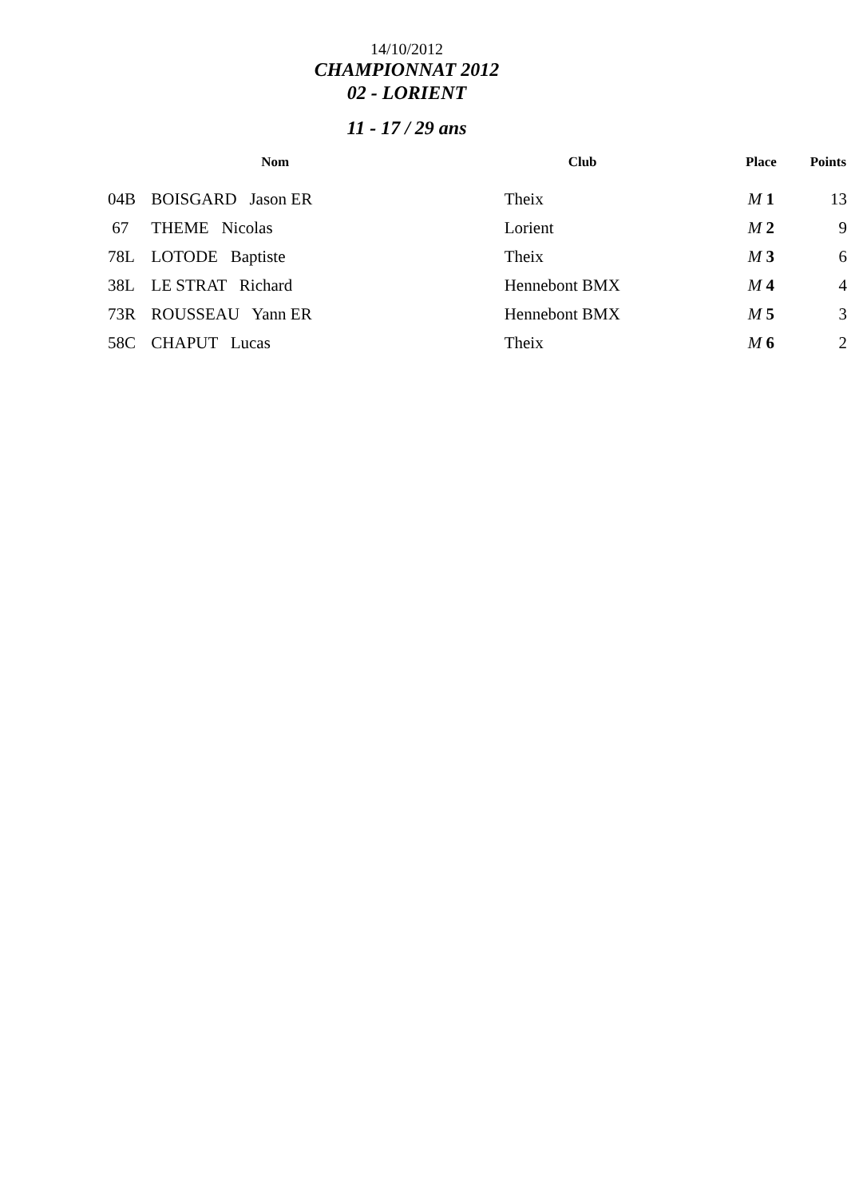14/10/2012
CHAMPIONNAT 2012
02 - LORIENT
11 - 17 / 29 ans
| | Nom | Club | Place | Points |
| --- | --- | --- | --- | --- |
| 04B | BOISGARD Jason ER | Theix | M 1 | 13 |
| 67 | THEME Nicolas | Lorient | M 2 | 9 |
| 78L | LOTODE Baptiste | Theix | M 3 | 6 |
| 38L | LE STRAT Richard | Hennebont BMX | M 4 | 4 |
| 73R | ROUSSEAU Yann ER | Hennebont BMX | M 5 | 3 |
| 58C | CHAPUT Lucas | Theix | M 6 | 2 |